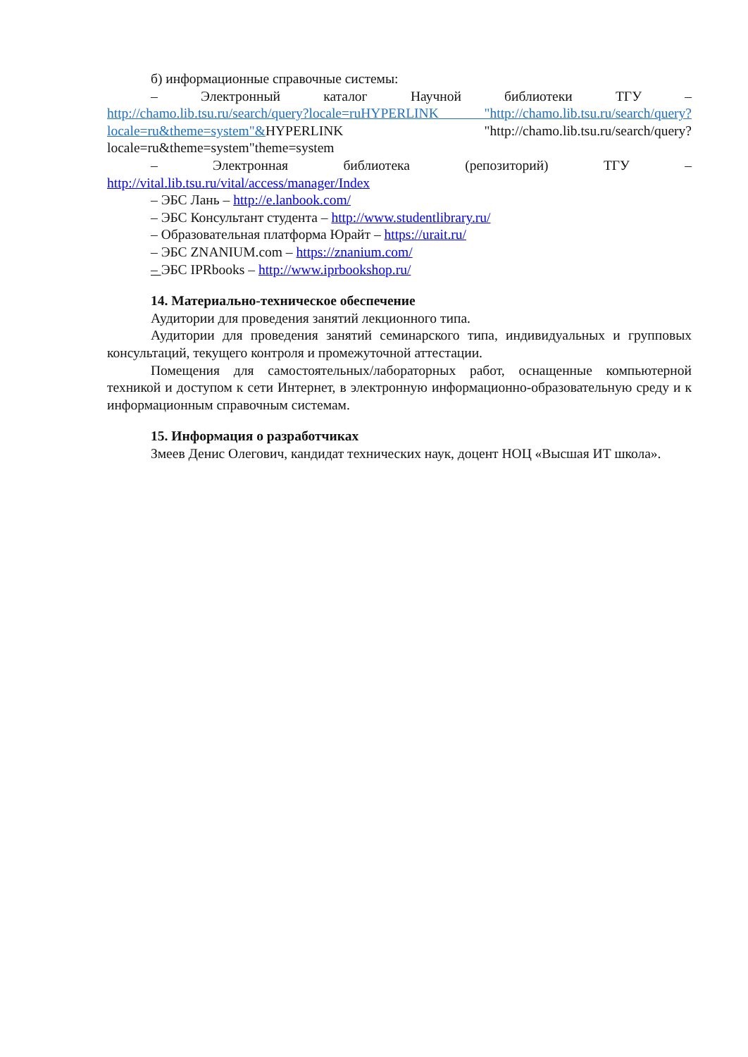б) информационные справочные системы:
– Электронный каталог Научной библиотеки ТГУ –
http://chamo.lib.tsu.ru/search/query?locale=ruHYPERLINK "http://chamo.lib.tsu.ru/search/query?locale=ru&theme=system"&HYPERLINK "http://chamo.lib.tsu.ru/search/query?locale=ru&theme=system"theme=system
– Электронная библиотека (репозиторий) ТГУ –
http://vital.lib.tsu.ru/vital/access/manager/Index
– ЭБС Лань – http://e.lanbook.com/
– ЭБС Консультант студента – http://www.studentlibrary.ru/
– Образовательная платформа Юрайт – https://urait.ru/
– ЭБС ZNANIUM.com – https://znanium.com/
– ЭБС IPRbooks – http://www.iprbookshop.ru/
14. Материально-техническое обеспечение
Аудитории для проведения занятий лекционного типа.
Аудитории для проведения занятий семинарского типа, индивидуальных и групповых консультаций, текущего контроля и промежуточной аттестации.
Помещения для самостоятельных/лабораторных работ, оснащенные компьютерной техникой и доступом к сети Интернет, в электронную информационно-образовательную среду и к информационным справочным системам.
15. Информация о разработчиках
Змеев Денис Олегович, кандидат технических наук, доцент НОЦ «Высшая ИТ школа».